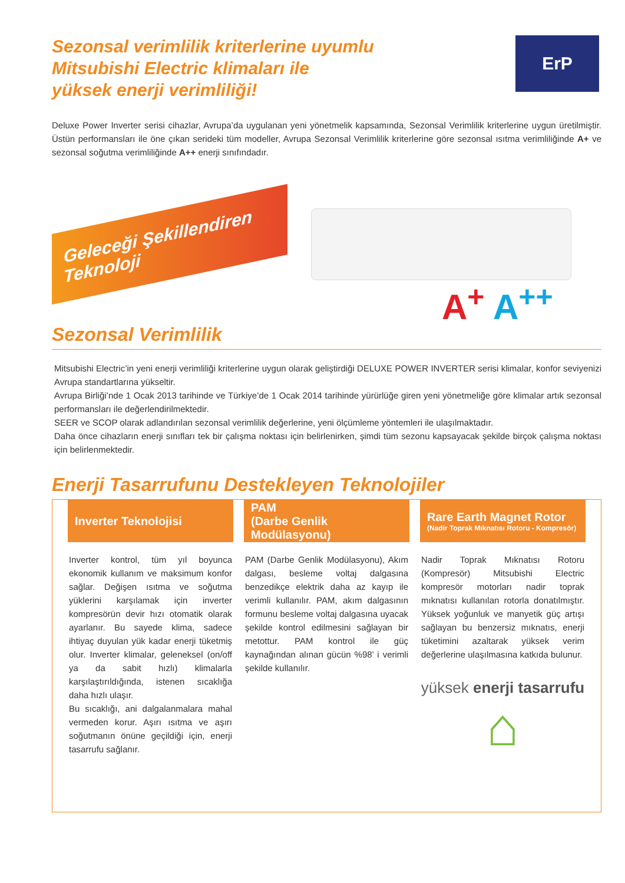Sezonsal verimlilik kriterlerine uyumlu
Mitsubishi Electric klimaları ile
yüksek enerji verimliliği!
ErP
Deluxe Power Inverter serisi cihazlar, Avrupa’da uygulanan yeni yönetmelik kapsamında, Sezonsal Verimlilik kriterlerine uygun üretilmiştir. Üstün performansları ile öne çıkan serideki tüm modeller, Avrupa Sezonsal Verimlilik kriterlerine göre sezonsal ısıtma verimliliğinde A+ ve sezonsal soğutma verimliliğinde A++ enerji sınıfındadır.
Geleceği Şekillendiren Teknoloji
A<sup>+</sup> A<sup>++</sup>
Sezonsal Verimlilik
Mitsubishi Electric’in yeni enerji verimliliği kriterlerine uygun olarak geliştirdiği DELUXE POWER INVERTER serisi klimalar, konfor seviyenizi Avrupa standartlarına yükseltir.
Avrupa Birliği’nde 1 Ocak 2013 tarihinde ve Türkiye’de 1 Ocak 2014 tarihinde yürürlüğe giren yeni yönetmeliğe göre klimalar artık sezonsal performansları ile değerlendirilmektedir.
SEER ve SCOP olarak adlandırılan sezonsal verimlilik değerlerine, yeni ölçümleme yöntemleri ile ulaşılmaktadır.
Daha önce cihazların enerji sınıfları tek bir çalışma noktası için belirlenirken, şimdi tüm sezonu kapsayacak şekilde birçok çalışma noktası için belirlenmektedir.
Enerji Tasarrufunu Destekleyen Teknolojiler
Inverter Teknolojisi
Inverter kontrol, tüm yıl boyunca ekonomik kullanım ve maksimum konfor sağlar. Değişen ısıtma ve soğutma yüklerini karşılamak için inverter kompresörün devir hızı otomatik olarak ayarlanır. Bu sayede klima, sadece ihtiyaç duyulan yük kadar enerji tüketmiş olur. Inverter klimalar, geleneksel (on/off ya da sabit hızlı) klimalarla karşılaştırıldığında, istenen sıcaklığa daha hızlı ulaşır.
Bu sıcaklığı, ani dalgalanmalara mahal vermeden korur. Aşırı ısıtma ve aşırı soğutmanın önüne geçildiği için, enerji tasarrufu sağlanır.
PAM
(Darbe Genlik Modülasyonu)
PAM (Darbe Genlik Modülasyonu), Akım dalgası, besleme voltaj dalgasına benzedikçe elektrik daha az kayıp ile verimli kullanılır. PAM, akım dalgasının formunu besleme voltaj dalgasına uyacak şekilde kontrol edilmesini sağlayan bir metottur. PAM kontrol ile güç kaynağından alınan gücün %98’ i verimli şekilde kullanılır.
Rare Earth Magnet Rotor
(Nadir Toprak Mıknatısı Rotoru - Kompresör)
Nadir Toprak Mıknatısı Rotoru (Kompresör) Mitsubishi Electric kompresör motorları nadir toprak mıknatısı kullanılan rotorla donatılmıştır. Yüksek yoğunluk ve manyetik güç artışı sağlayan bu benzersiz mıknatıs, enerji tüketimini azaltarak yüksek verim değerlerine ulaşılmasına katkıda bulunur.
yüksek enerji tasarrufu
⌂